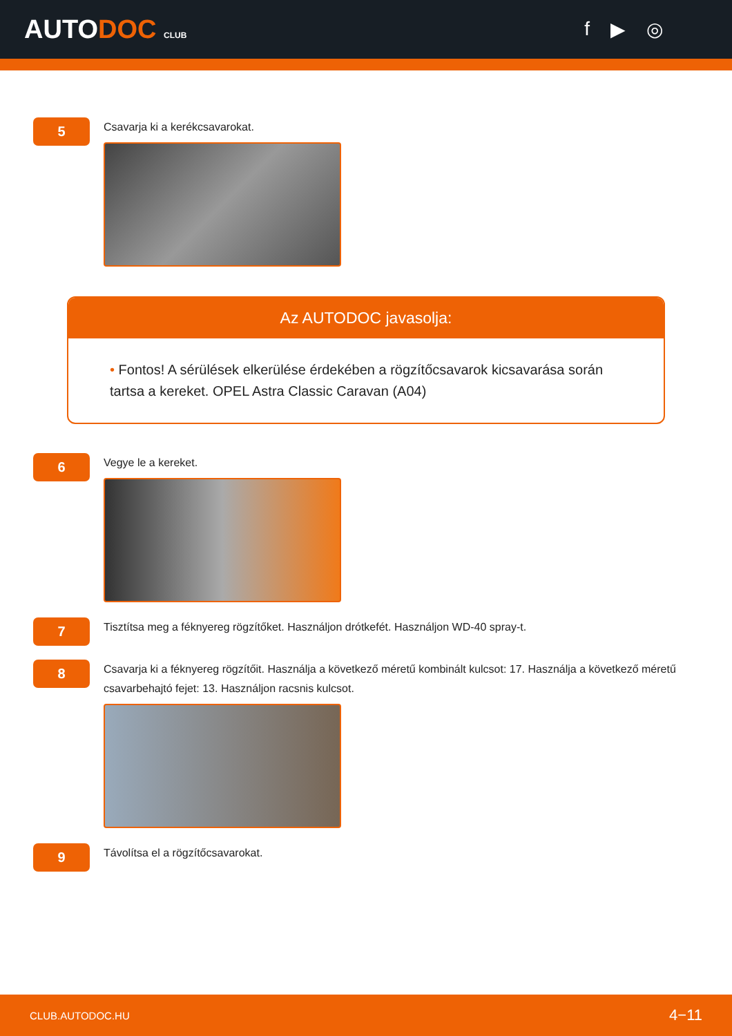AUTODOC CLUB
f ▶ ◎
5
Csavarja ki a kerékcsavarokat.
Az AUTODOC javasolja:
• Fontos! A sérülések elkerülése érdekében a rögzítőcsavarok kicsavarása során tartsa a kereket. OPEL Astra Classic Caravan (A04)
6
Vegye le a kereket.
7
Tisztítsa meg a féknyereg rögzítőket. Használjon drótkefét. Használjon WD-40 spray-t.
8
Csavarja ki a féknyereg rögzítőit. Használja a következő méretű kombinált kulcsot: 17. Használja a következő méretű csavarbehajtó fejet: 13. Használjon racsnis kulcsot.
9
Távolítsa el a rögzítőcsavarokat.
CLUB.AUTODOC.HU 4−11